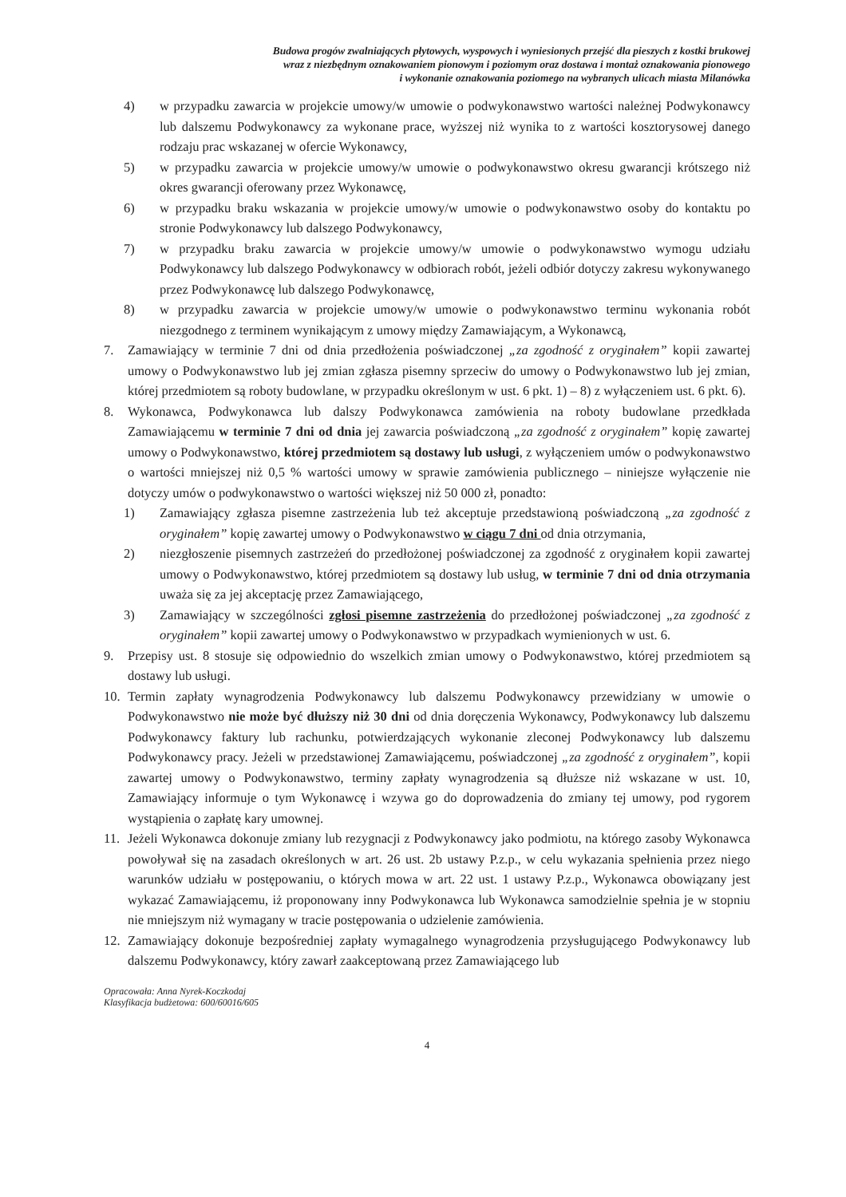Budowa progów zwalniających płytowych, wyspowych i wyniesionych przejść dla pieszych z kostki brukowej
wraz z niezbędnym oznakowaniem pionowym i poziomym oraz dostawa i montaż oznakowania pionowego
i wykonanie oznakowania poziomego na wybranych ulicach miasta Milanówka
4) w przypadku zawarcia w projekcie umowy/w umowie o podwykonawstwo wartości należnej Podwykonawcy lub dalszemu Podwykonawcy za wykonane prace, wyższej niż wynika to z wartości kosztorysowej danego rodzaju prac wskazanej w ofercie Wykonawcy,
5) w przypadku zawarcia w projekcie umowy/w umowie o podwykonawstwo okresu gwarancji krótszego niż okres gwarancji oferowany przez Wykonawcę,
6) w przypadku braku wskazania w projekcie umowy/w umowie o podwykonawstwo osoby do kontaktu po stronie Podwykonawcy lub dalszego Podwykonawcy,
7) w przypadku braku zawarcia w projekcie umowy/w umowie o podwykonawstwo wymogu udziału Podwykonawcy lub dalszego Podwykonawcy w odbiorach robót, jeżeli odbiór dotyczy zakresu wykonywanego przez Podwykonawcę lub dalszego Podwykonawcę,
8) w przypadku zawarcia w projekcie umowy/w umowie o podwykonawstwo terminu wykonania robót niezgodnego z terminem wynikającym z umowy między Zamawiającym, a Wykonawcą,
7. Zamawiający w terminie 7 dni od dnia przedłożenia poświadczonej „za zgodność z oryginałem” kopii zawartej umowy o Podwykonawstwo lub jej zmian zgłasza pisemny sprzeciw do umowy o Podwykonawstwo lub jej zmian, której przedmiotem są roboty budowlane, w przypadku określonym w ust. 6 pkt. 1) – 8) z wyłączeniem ust. 6 pkt. 6).
8. Wykonawca, Podwykonawca lub dalszy Podwykonawca zamówienia na roboty budowlane przedkłada Zamawiającemu w terminie 7 dni od dnia jej zawarcia poświadczoną „za zgodność z oryginałem” kopię zawartej umowy o Podwykonawstwo, której przedmiotem są dostawy lub usługi, z wyłączeniem umów o podwykonawstwo o wartości mniejszej niż 0,5 % wartości umowy w sprawie zamówienia publicznego – niniejsze wyłączenie nie dotyczy umów o podwykonawstwo o wartości większej niż 50 000 zł, ponadto:
1) Zamawiający zgłasza pisemne zastrzeżenia lub też akceptuje przedstawioną poświadczoną „za zgodność z oryginałem” kopię zawartej umowy o Podwykonawstwo w ciągu 7 dni od dnia otrzymania,
2) niezgłoszenie pisemnych zastrzeżeń do przedłożonej poświadczonej za zgodność z oryginałem kopii zawartej umowy o Podwykonawstwo, której przedmiotem są dostawy lub usług, w terminie 7 dni od dnia otrzymania uważa się za jej akceptację przez Zamawiającego,
3) Zamawiający w szczególności zgłosi pisemne zastrzeżenia do przedłożonej poświadczonej „za zgodność z oryginałem” kopii zawartej umowy o Podwykonawstwo w przypadkach wymienionych w ust. 6.
9. Przepisy ust. 8 stosuje się odpowiednio do wszelkich zmian umowy o Podwykonawstwo, której przedmiotem są dostawy lub usługi.
10. Termin zapłaty wynagrodzenia Podwykonawcy lub dalszemu Podwykonawcy przewidziany w umowie o Podwykonawstwo nie może być dłuższy niż 30 dni od dnia doręczenia Wykonawcy, Podwykonawcy lub dalszemu Podwykonawcy faktury lub rachunku, potwierdzających wykonanie zleconej Podwykonawcy lub dalszemu Podwykonawcy pracy. Jeżeli w przedstawionej Zamawiającemu, poświadczonej „za zgodność z oryginałem”, kopii zawartej umowy o Podwykonawstwo, terminy zapłaty wynagrodzenia są dłuższe niż wskazane w ust. 10, Zamawiający informuje o tym Wykonawcę i wzywa go do doprowadzenia do zmiany tej umowy, pod rygorem wystąpienia o zapłatę kary umownej.
11. Jeżeli Wykonawca dokonuje zmiany lub rezygnacji z Podwykonawcy jako podmiotu, na którego zasoby Wykonawca powoływał się na zasadach określonych w art. 26 ust. 2b ustawy P.z.p., w celu wykazania spełnienia przez niego warunków udziału w postępowaniu, o których mowa w art. 22 ust. 1 ustawy P.z.p., Wykonawca obowiązany jest wykazać Zamawiającemu, iż proponowany inny Podwykonawca lub Wykonawca samodzielnie spełnia je w stopniu nie mniejszym niż wymagany w tracie postępowania o udzielenie zamówienia.
12. Zamawiający dokonuje bezpośredniej zapłaty wymagalnego wynagrodzenia przysługującego Podwykonawcy lub dalszemu Podwykonawcy, który zawarł zaakceptowaną przez Zamawiającego lub
Opracowała: Anna Nyrek-Koczkodaj
Klasyfikacja budżetowa: 600/60016/605
4